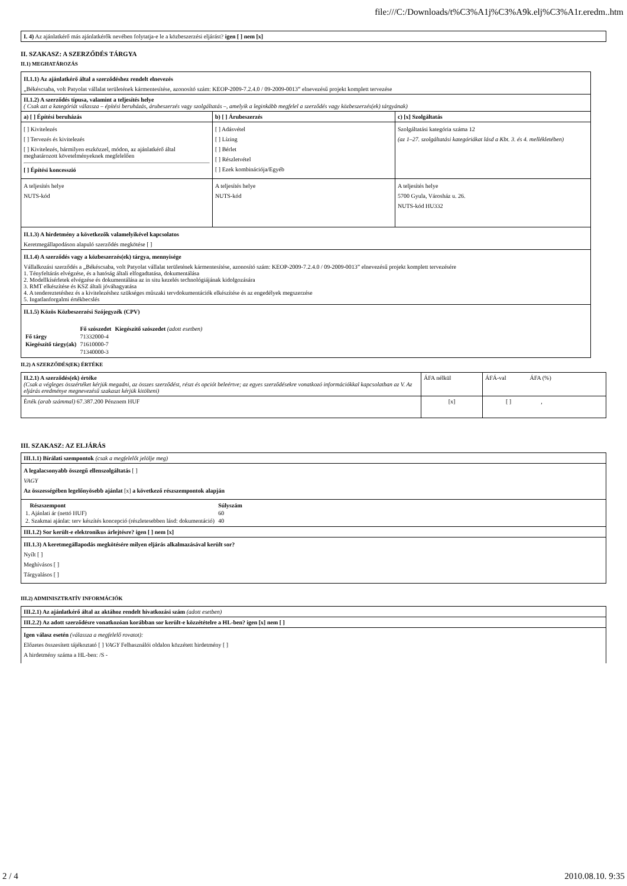file:///C:/Downloads/t%C3%A1j%C3%A9k.elj%C3%A1r.eredm..htm
| I. 4) Az ajánlatkérő más ajánlatkérők nevében folytatja-e le a közbeszerzési eljárást? igen [ ] nem [x] |
II. SZAKASZ: A SZERZŐDÉS TÁRGYA
II.1) MEGHATÁROZÁS
| II.1.1) Az ajánlatkérő által a szerződéshez rendelt elnevezés „Békéscsaba, volt Patyolat vállalat területének kármentesítése, azonosító szám: KEOP-2009-7.2.4.0 / 09-2009-0013” elnevezésű projekt komplett tervezése | | |
| II.1.2) A szerződés típusa, valamint a teljesítés helye ( Csak azt a kategóriát válassza – építési beruházás, árubeszerzés vagy szolgáltatás –, amelyik a leginkább megfelel a szerződés vagy közbeszerzés(ek) tárgyának) | | |
| a) [ ] Építési beruházás | b) [ ] Árubeszerzés | c) [x] Szolgáltatás |
| [ ] Kivitelezés [ ] Tervezés és kivitelezés [ ] Kivitelezés, bármilyen eszközzel, módon, az ajánlatkérő által meghatározott követelményeknek megfelelően [ ] Építési koncesszió | [ ] Adásvétel [ ] Lízing [ ] Bérlet [ ] Részletvétel [ ] Ezek kombinációja/Egyéb | Szolgáltatási kategória száma 12 (az 1–27. szolgáltatási kategóriákat lásd a Kbt. 3. és 4. mellékletében) |
| A teljesítés helye NUTS-kód | A teljesítés helye NUTS-kód | A teljesítés helye 5700 Gyula, Városház u. 26. NUTS-kód HU332 |
| II.1.3) A hirdetmény a következők valamelyikével kapcsolatos Keretmegállapodáson alapuló szerződés megkötése [ ] | | |
| II.1.4) A szerződés vagy a közbeszerzés(ek) tárgya, mennyisége Vállalkozási szerződés a „Békéscsaba, volt Patyolat vállalat területének kármentesítése, azonosító szám: KEOP-2009-7.2.4.0 / 09-2009-0013” elnevezésű projekt komplett tervezésére 1. Tényfeltárás elvégzése, és a hatóság általi elfogadtatása, dokumentálása 2. Modellkísérletek elvégzése és dokumentálása az in situ kezelés technológiájának kidolgozására 3. RMT elkészítése és KSZ általi jóváhagyatása 4. A tendereztetéshez és a kivitelezéshez szükséges műszaki tervdokumentációk elkészítése és az engedélyek megszerzése 5. Ingatlanforgalmi értékbecslés | | |
| II.1.5) Közös Közbeszerzési Szójegyzék (CPV) / / Fő szószedet / Kiegészítő szószedet (adott esetben) / / Fő tárgy / 71332000-4 / / / Kiegészítő tárgy(ak) / 71610000-7 / / / / 71340000-3 / / | | |
II.2) A SZERZŐDÉS(EK) ÉRTÉKE
| II.2.1) A szerződés(ek) értéke (Csak a végleges összértéket kérjük megadni, az összes szerződést, részt és opciót beleértve; az egyes szerződésekre vonatkozó információkkal kapcsolatban az V. Az eljárás eredménye megnevezésű szakaszt kérjük kitölteni) | ÁFA nélkül | ÁFÁ-val ÁFA (%) |
| Érték (arab számmal) 67.387.200 Pénznem HUF | [x] | [ ] , |
III. SZAKASZ: AZ ELJÁRÁS
| III.1.1) Bírálati szempontok (csak a megfelelőt jelölje meg) |
| A legalacsonyabb összegű ellenszolgáltatás [ ] VAGY Az összességében legelőnyösebb ajánlat [x] a következő részszempontok alapján |
| / Részszempont / Súlyszám / / 1. Ajánlati ár (nettó HUF) / 60 / / 2. Szakmai ajánlat: terv készítés koncepció (részletesebben lásd: dokumentáció) / 40 / |
| III.1.2) Sor került-e elektronikus árlejtésre? igen [ ] nem [x] |
| III.1.3) A keretmegállapodás megkötésére milyen eljárás alkalmazásával került sor? Nyílt [ ] Meghívásos [ ] Tárgyalásos [ ] |
III.2) ADMINISZTRATÍV INFORMÁCIÓK
| III.2.1) Az ajánlatkérő által az aktához rendelt hivatkozási szám (adott esetben) |
| III.2.2) Az adott szerződésre vonatkozóan korábban sor került-e közzétételre a HL-ben? igen [x] nem [ ] |
| Igen válasz esetén (válassza a megfelelő rovatot): Előzetes összesített tájékoztató [ ] VAGY Felhasználói oldalon közzétett hirdetmény [ ] A hirdetmény száma a HL-ben: /S - |
2 / 4 2010.08.10. 9:35